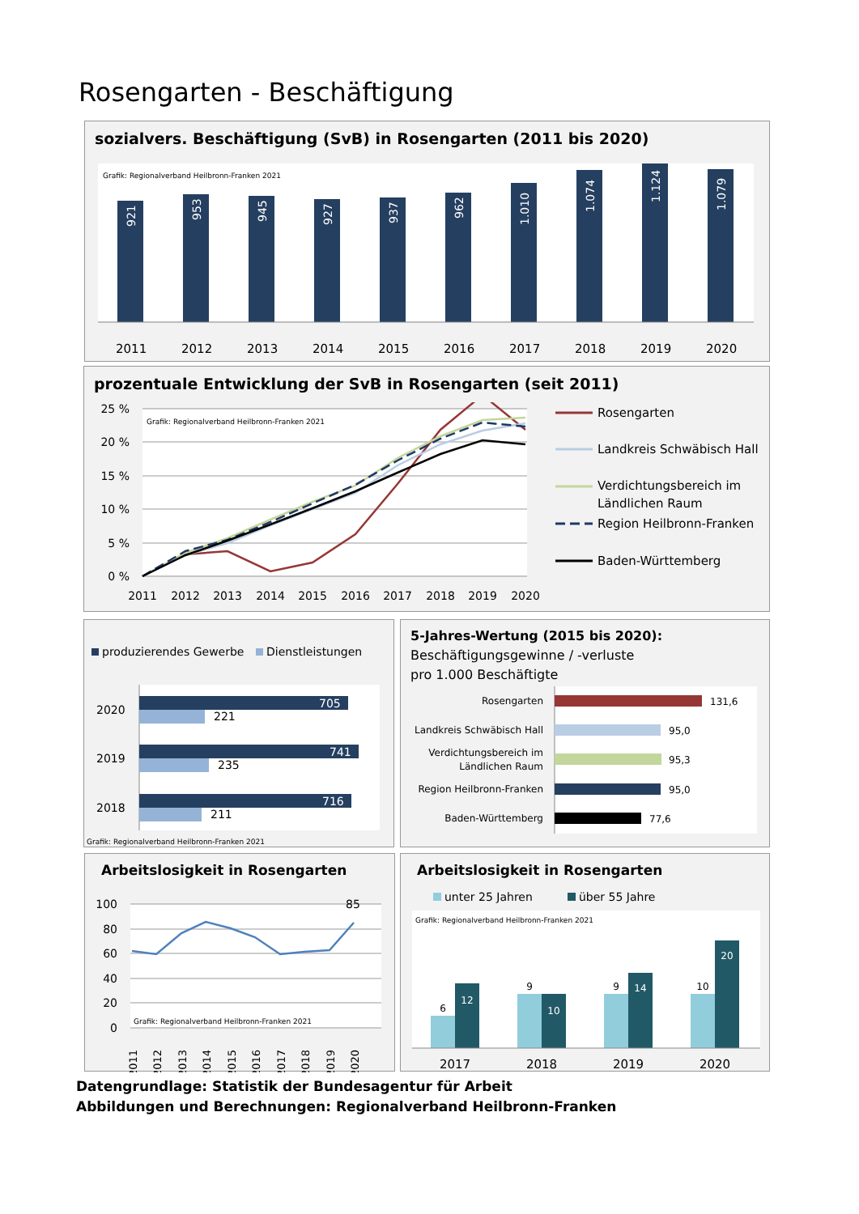Rosengarten - Beschäftigung
sozialvers. Beschäftigung (SvB) in Rosengarten (2011 bis 2020)
Grafik: Regionalverband Heilbronn-Franken 2021
921
953
945
927
937
962
1.010
1.074
1.124
1.079
2011
2012
2013
2014
2015
2016
2017
2018
2019
2020
prozentuale Entwicklung der SvB in Rosengarten (seit 2011)
Grafik: Regionalverband Heilbronn-Franken 2021
25 %
20 %
15 %
10 %
5 %
0 %
2011
2012
2013
2014
2015
2016
2017
2018
2019
2020
Rosengarten
Landkreis Schwäbisch Hall
Verdichtungsbereich im
Ländlichen Raum
Region Heilbronn-Franken
Baden-Württemberg
produzierendes Gewerbe
Dienstleistungen
2020
2019
2018
705
221
741
235
716
211
Grafik: Regionalverband Heilbronn-Franken 2021
5-Jahres-Wertung (2015 bis 2020):
Beschäftigungsgewinne / -verluste
pro 1.000 Beschäftigte
Rosengarten
Landkreis Schwäbisch Hall
Verdichtungsbereich im
Ländlichen Raum
Region Heilbronn-Franken
Baden-Württemberg
131,6
95,0
95,3
95,0
77,6
Arbeitslosigkeit in Rosengarten
100
80
60
40
20
0
Grafik: Regionalverband Heilbronn-Franken 2021
85
2011
2012
2013
2014
2015
2016
2017
2018
2019
2020
Arbeitslosigkeit in Rosengarten
unter 25 Jahren
über 55 Jahre
Grafik: Regionalverband Heilbronn-Franken 2021
6
12
9
10
9
14
10
20
2017
2018
2019
2020
Datengrundlage: Statistik der Bundesagentur für Arbeit
Abbildungen und Berechnungen: Regionalverband Heilbronn-Franken